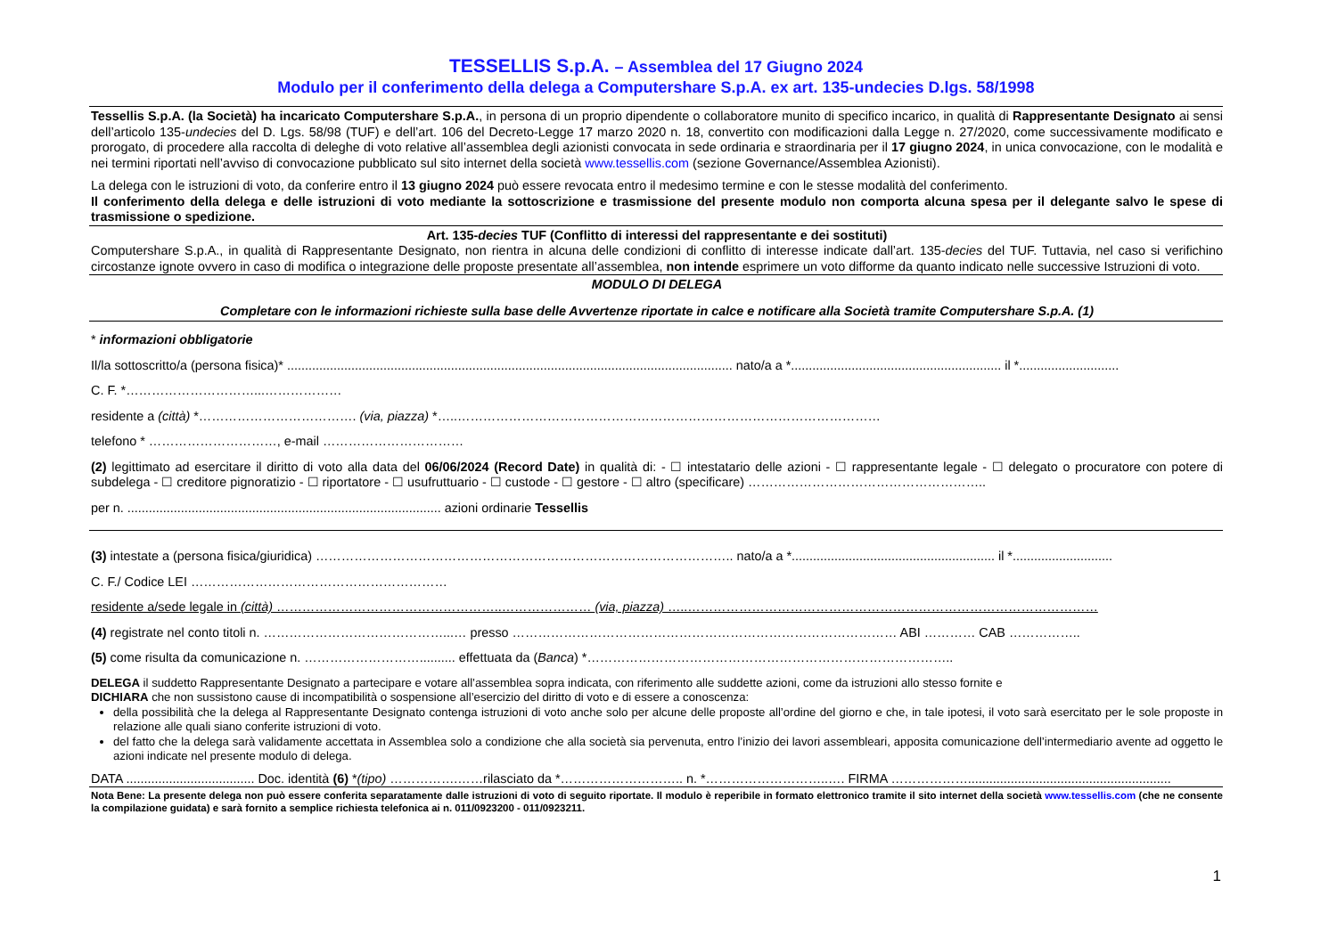TESSELLIS S.p.A. – Assemblea del 17 Giugno 2024
Modulo per il conferimento della delega a Computershare S.p.A. ex art. 135-undecies D.lgs. 58/1998
Tessellis S.p.A. (la Società) ha incaricato Computershare S.p.A., in persona di un proprio dipendente o collaboratore munito di specifico incarico, in qualità di Rappresentante Designato ai sensi dell’articolo 135-undecies del D. Lgs. 58/98 (TUF) e dell’art. 106 del Decreto-Legge 17 marzo 2020 n. 18, convertito con modificazioni dalla Legge n. 27/2020, come successivamente modificato e prorogato, di procedere alla raccolta di deleghe di voto relative all’assemblea degli azionisti convocata in sede ordinaria e straordinaria per il 17 giugno 2024, in unica convocazione, con le modalità e nei termini riportati nell’avviso di convocazione pubblicato sul sito internet della società www.tessellis.com (sezione Governance/Assemblea Azionisti).
La delega con le istruzioni di voto, da conferire entro il 13 giugno 2024 può essere revocata entro il medesimo termine e con le stesse modalità del conferimento.
Il conferimento della delega e delle istruzioni di voto mediante la sottoscrizione e trasmissione del presente modulo non comporta alcuna spesa per il delegante salvo le spese di trasmissione o spedizione.
Art. 135-decies TUF (Conflitto di interessi del rappresentante e dei sostituti)
Computershare S.p.A., in qualità di Rappresentante Designato, non rientra in alcuna delle condizioni di conflitto di interesse indicate dall’art. 135-decies del TUF. Tuttavia, nel caso si verifichino circostanze ignote ovvero in caso di modifica o integrazione delle proposte presentate all’assemblea, non intende esprimere un voto difforme da quanto indicato nelle successive Istruzioni di voto.
MODULO DI DELEGA
Completare con le informazioni richieste sulla base delle Avvertenze riportate in calce e notificare alla Società tramite Computershare S.p.A. (1)
* informazioni obbligatorie
Il/la sottoscritto/a (persona fisica)* ............................................................................................................................. nato/a a *........................................................... il *............................
C. F. *…………………………...………………
residente a (città) *………………………………. (via, piazza) *…..………………………………………………………………………………………
telefono * …………………………, e-mail ……………………………
(2) legittimato ad esercitare il diritto di voto alla data del 06/06/2024 (Record Date) in qualità di: - ☐ intestatario delle azioni - ☐ rappresentante legale - ☐ delegato o procuratore con potere di subdelega - ☐ creditore pignoratizio - ☐ riportatore - ☐ usufruttuario - ☐ custode - ☐ gestore - ☐ altro (specificare) ………………………………………………..
per n. ........................................................................................ azioni ordinarie Tessellis
(3) intestate a (persona fisica/giuridica) …………………………………………………………………………………….. nato/a a *......................................................... il *............................
C. F./ Codice LEI ……………………………………………………
residente a/sede legale in (città) ……………………………………………..………………… (via, piazza) …..……………………………………………………………………………………
(4) registrate nel conto titoli n. ……………………………………...… presso ……………………………………………………………………………… ABI ………… CAB ……………..
(5) come risulta da comunicazione n. ……………………….......... effettuata da (Banca) *…………………………………………………………………………..
DELEGA il suddetto Rappresentante Designato a partecipare e votare all’assemblea sopra indicata, con riferimento alle suddette azioni, come da istruzioni allo stesso fornite e
DICHIARA che non sussistono cause di incompatibilità o sospensione all’esercizio del diritto di voto e di essere a conoscenza:
della possibilità che la delega al Rappresentante Designato contenga istruzioni di voto anche solo per alcune delle proposte all’ordine del giorno e che, in tale ipotesi, il voto sarà esercitato per le sole proposte in relazione alle quali siano conferite istruzioni di voto.
del fatto che la delega sarà validamente accettata in Assemblea solo a condizione che alla società sia pervenuta, entro l’inizio dei lavori assembleari, apposita comunicazione dell’intermediario avente ad oggetto le azioni indicate nel presente modulo di delega.
DATA .................................... Doc. identità (6) *(tipo) …………….……rilasciato da *……………………….. n. *………………………..…. FIRMA ……………….........................................................
Nota Bene: La presente delega non può essere conferita separatamente dalle istruzioni di voto di seguito riportate. Il modulo è reperibile in formato elettronico tramite il sito internet della società www.tessellis.com (che ne consente la compilazione guidata) e sarà fornito a semplice richiesta telefonica ai n. 011/0923200 - 011/0923211.
1